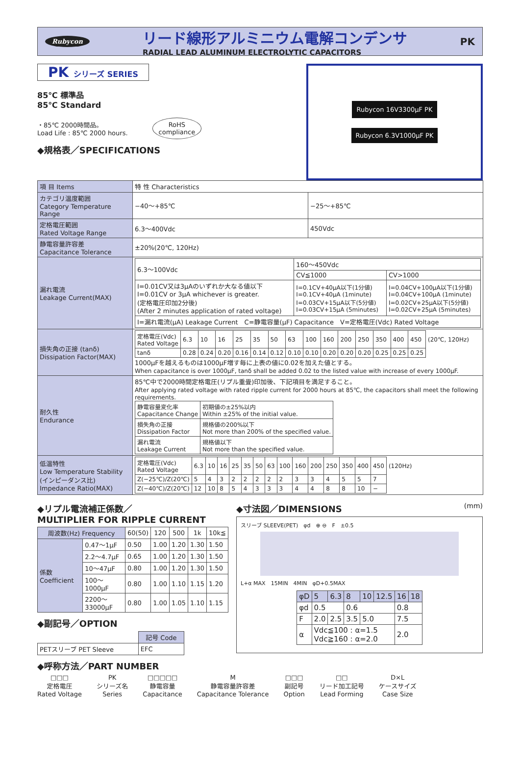Rubycon
リード線形アルミニウム電解コンデンサ
RADIAL LEAD ALUMINUM ELECTROLYTIC CAPACITORS
PK
PK シリーズ SERIES
85℃ 標準品
85℃ Standard
・85℃ 2000時間品。
Load Life : 85℃ 2000 hours.
RoHS
compliance
◆規格表／SPECIFICATIONS
Rubycon 16V3300μF PK
Rubycon 6.3V1000μF PK
| 項 目 Items | 特 性 Characteristics | |
| カテゴリ温度範囲 Category Temperature Range | −40〜+85℃ | −25〜+85℃ |
| 定格電圧範囲 Rated Voltage Range | 6.3〜400Vdc | 450Vdc |
| 静電容量許容差 Capacitance Tolerance | ±20%(20℃, 120Hz) | |
| 漏れ電流 Leakage Current(MAX) | / 6.3〜100Vdc / 160〜450Vdc / / / / CV≦1000 / CV>1000 / / I=0.01CV又は3μAのいずれか大なる値以下 I=0.01CV or 3μA whichever is greater. (定格電圧印加2分後) (After 2 minutes application of rated voltage) / I=0.1CV+40μA以下(1分値) I=0.1CV+40μA (1minute) I=0.03CV+15μA以下(5分値) I=0.03CV+15μA (5minutes) / I=0.04CV+100μA以下(1分値) I=0.04CV+100μA (1minute) I=0.02CV+25μA以下(5分値) I=0.02CV+25μA (5minutes) / / I=漏れ電流(μA) Leakage Current C=静電容量(μF) Capacitance V=定格電圧(Vdc) Rated Voltage / / / | |
| 損失角の正接 (tanδ) Dissipation Factor(MAX) | / 定格電圧(Vdc) Rated Voltage / 6.3 / 10 / 16 / 25 / 35 / 50 / 63 / 100 / 160 / 200 / 250 / 350 / 400 / 450 / (20℃, 120Hz) / / tanδ / 0.28 / 0.24 / 0.20 / 0.16 / 0.14 / 0.12 / 0.10 / 0.10 / 0.20 / 0.20 / 0.20 / 0.25 / 0.25 / 0.25 / / 1000μFを越えるものは1000μF増す毎に上表の値に0.02を加えた値とする。 When capacitance is over 1000μF, tanδ shall be added 0.02 to the listed value with increase of every 1000μF. | |
| 耐久性 Endurance | 85℃中で2000時間定格電圧(リプル重畳)印加後、下記項目を満足すること。 After applying rated voltage with rated ripple current for 2000 hours at 85℃, the capacitors shall meet the following requirements. / 静電容量変化率 Capacitance Change / 初期値の±25%以内 Within ±25% of the initial value. / / 損失角の正接 Dissipation Factor / 規格値の200%以下 Not more than 200% of the specified value. / / 漏れ電流 Leakage Current / 規格値以下 Not more than the specified value. / | |
| 低温特性 Low Temperature Stability (インピーダンス比) Impedance Ratio(MAX) | / 定格電圧(Vdc) Rated Voltage / 6.3 / 10 / 16 / 25 / 35 / 50 / 63 / 100 / 160 / 200 / 250 / 350 / 400 / 450 / (120Hz) / / Z(−25℃)/Z(20℃) / 5 / 4 / 3 / 2 / 2 / 2 / 2 / 2 / 3 / 3 / 4 / 5 / 5 / 7 / / / Z(−40℃)/Z(20℃) / 12 / 10 / 8 / 5 / 4 / 3 / 3 / 3 / 4 / 4 / 8 / 8 / 10 / − / / | |
◆リプル電流補正係数／
MULTIPLIER FOR RIPPLE CURRENT
| 周波数(Hz) Frequency | | 60(50) | 120 | 500 | 1k | 10k≦ |
| --- | --- | --- | --- | --- | --- | --- |
| 係数 Coefficient | 0.47〜1μF | 0.50 | 1.00 | 1.20 | 1.30 | 1.50 |
| | 2.2〜4.7μF | 0.65 | 1.00 | 1.20 | 1.30 | 1.50 |
| | 10〜47μF | 0.80 | 1.00 | 1.20 | 1.30 | 1.50 |
| | 100〜1000μF | 0.80 | 1.00 | 1.10 | 1.15 | 1.20 |
| | 2200〜33000μF | 0.80 | 1.00 | 1.05 | 1.10 | 1.15 |
◆副記号／OPTION
| | 記号 Code |
| PETスリーブ PET Sleeve | EFC |
◆寸法図／DIMENSIONS (mm)
スリーブ SLEEVE(PET)　φd　⊕ ⊖　F　±0.5
L+α MAX　15MIN　4MIN　φD+0.5MAX
| φD | 5 | 6.3 | 8 | 10 | 12.5 | 16 | 18 |
| φd | 0.5 | | 0.6 | | | 0.8 | |
| F | 2.0 | 2.5 | 3.5 | 5.0 | | 7.5 | |
| α | Vdc≦100 : α=1.5 Vdc≧160 : α=2.0 | | | | | 2.0 | |
◆呼称方法／PART NUMBER
□□□
定格電圧
Rated Voltage
PK
シリーズ名
Series
□□□□□
静電容量
Capacitance
M
静電容量許容差
Capacitance Tolerance
□□□
副記号
Option
□□
リード加工記号
Lead Forming
D×L
ケースサイズ
Case Size